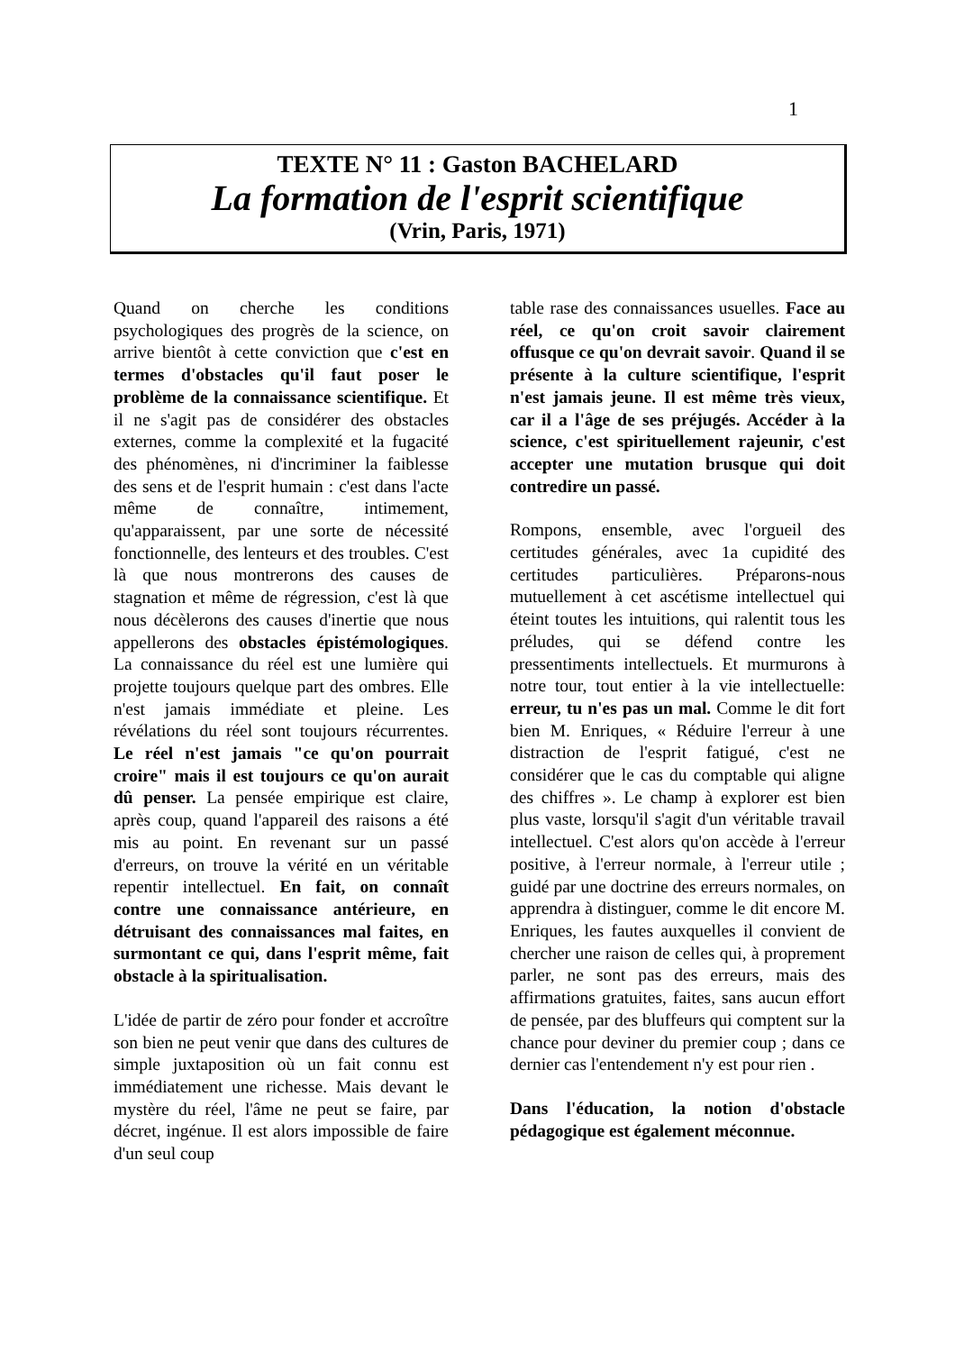1
TEXTE N° 11 : Gaston BACHELARD
La formation de l'esprit scientifique
(Vrin, Paris, 1971)
Quand on cherche les conditions psychologiques des progrès de la science, on arrive bientôt à cette conviction que c'est en termes d'obstacles qu'il faut poser le problème de la connaissance scientifique. Et il ne s'agit pas de considérer des obstacles externes, comme la complexité et la fugacité des phénomènes, ni d'incriminer la faiblesse des sens et de l'esprit humain : c'est dans l'acte même de connaître, intimement, qu'apparaissent, par une sorte de nécessité fonctionnelle, des lenteurs et des troubles. C'est là que nous montrerons des causes de stagnation et même de régression, c'est là que nous décèlerons des causes d'inertie que nous appellerons des obstacles épistémologiques. La connaissance du réel est une lumière qui projette toujours quelque part des ombres. Elle n'est jamais immédiate et pleine. Les révélations du réel sont toujours récurrentes. Le réel n'est jamais "ce qu'on pourrait croire" mais il est toujours ce qu'on aurait dû penser. La pensée empirique est claire, après coup, quand l'appareil des raisons a été mis au point. En revenant sur un passé d'erreurs, on trouve la vérité en un véritable repentir intellectuel. En fait, on connaît contre une connaissance antérieure, en détruisant des connaissances mal faites, en surmontant ce qui, dans l'esprit même, fait obstacle à la spiritualisation.
L'idée de partir de zéro pour fonder et accroître son bien ne peut venir que dans des cultures de simple juxtaposition où un fait connu est immédiatement une richesse. Mais devant le mystère du réel, l'âme ne peut se faire, par décret, ingénue. Il est alors impossible de faire d'un seul coup
table rase des connaissances usuelles. Face au réel, ce qu'on croit savoir clairement offusque ce qu'on devrait savoir. Quand il se présente à la culture scientifique, l'esprit n'est jamais jeune. Il est même très vieux, car il a l'âge de ses préjugés. Accéder à la science, c'est spirituellement rajeunir, c'est accepter une mutation brusque qui doit contredire un passé.
Rompons, ensemble, avec l'orgueil des certitudes générales, avec 1a cupidité des certitudes particulières. Préparons-nous mutuellement à cet ascétisme intellectuel qui éteint toutes les intuitions, qui ralentit tous les préludes, qui se défend contre les pressentiments intellectuels. Et murmurons à notre tour, tout entier à la vie intellectuelle: erreur, tu n'es pas un mal. Comme le dit fort bien M. Enriques, « Réduire l'erreur à une distraction de l'esprit fatigué, c'est ne considérer que le cas du comptable qui aligne des chiffres ». Le champ à explorer est bien plus vaste, lorsqu'il s'agit d'un véritable travail intellectuel. C'est alors qu'on accède à l'erreur positive, à l'erreur normale, à l'erreur utile ; guidé par une doctrine des erreurs normales, on apprendra à distinguer, comme le dit encore M. Enriques, les fautes auxquelles il convient de chercher une raison de celles qui, à proprement parler, ne sont pas des erreurs, mais des affirmations gratuites, faites, sans aucun effort de pensée, par des bluffeurs qui comptent sur la chance pour deviner du premier coup ; dans ce dernier cas l'entendement n'y est pour rien .
Dans l'éducation, la notion d'obstacle pédagogique est également méconnue.